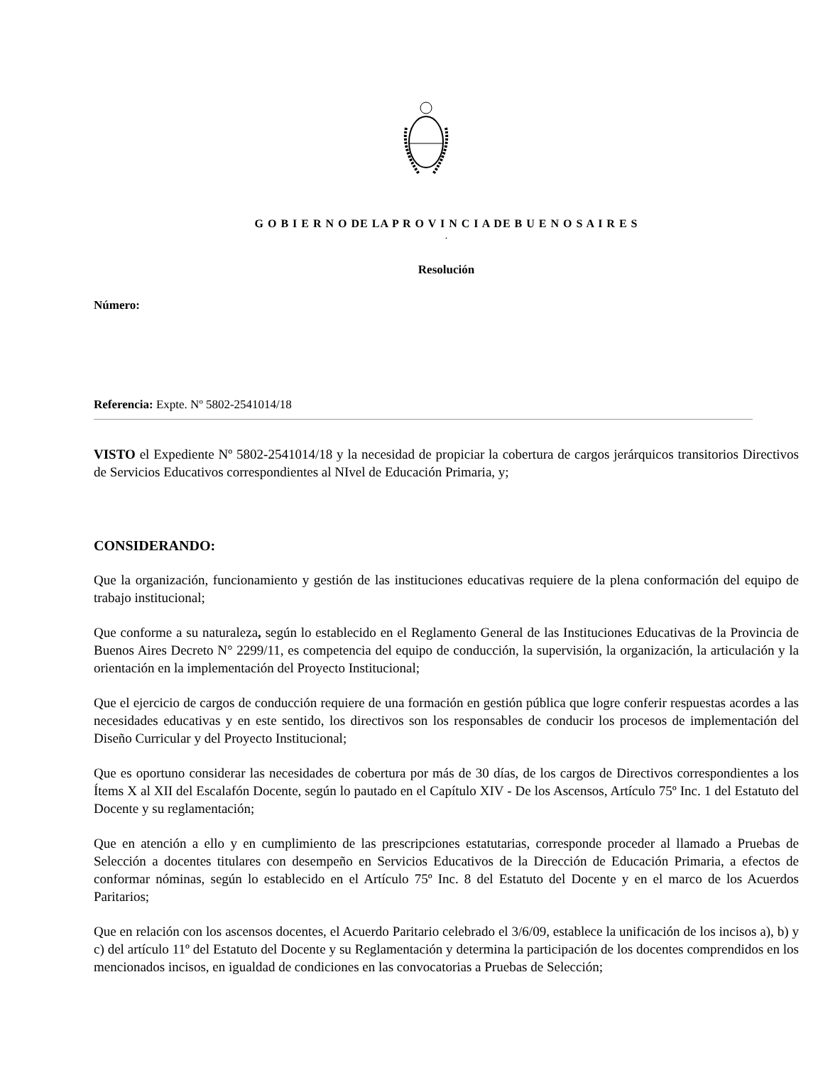G O B I E R N O DE LA P R O V I N C I A DE B U E N O S A I R E S
.
Resolución
Número:
Referencia: Expte. Nº 5802-2541014/18
VISTO el Expediente Nº 5802-2541014/18 y la necesidad de propiciar la cobertura de cargos jerárquicos transitorios Directivos de Servicios Educativos correspondientes al NIvel de Educación Primaria, y;
CONSIDERANDO:
Que la organización, funcionamiento y gestión de las instituciones educativas requiere de la plena conformación del equipo de trabajo institucional;
Que conforme a su naturaleza, según lo establecido en el Reglamento General de las Instituciones Educativas de la Provincia de Buenos Aires Decreto N° 2299/11, es competencia del equipo de conducción, la supervisión, la organización, la articulación y la orientación en la implementación del Proyecto Institucional;
Que el ejercicio de cargos de conducción requiere de una formación en gestión pública que logre conferir respuestas acordes a las necesidades educativas y en este sentido, los directivos son los responsables de conducir los procesos de implementación del Diseño Curricular y del Proyecto Institucional;
Que es oportuno considerar las necesidades de cobertura por más de 30 días, de los cargos de Directivos correspondientes a los Ítems X al XII del Escalafón Docente, según lo pautado en el Capítulo XIV - De los Ascensos, Artículo 75º Inc. 1 del Estatuto del Docente y su reglamentación;
Que en atención a ello y en cumplimiento de las prescripciones estatutarias, corresponde proceder al llamado a Pruebas de Selección a docentes titulares con desempeño en Servicios Educativos de la Dirección de Educación Primaria, a efectos de conformar nóminas, según lo establecido en el Artículo 75º Inc. 8 del Estatuto del Docente y en el marco de los Acuerdos Paritarios;
Que en relación con los ascensos docentes, el Acuerdo Paritario celebrado el 3/6/09, establece la unificación de los incisos a), b) y c) del artículo 11º del Estatuto del Docente y su Reglamentación y determina la participación de los docentes comprendidos en los mencionados incisos, en igualdad de condiciones en las convocatorias a Pruebas de Selección;